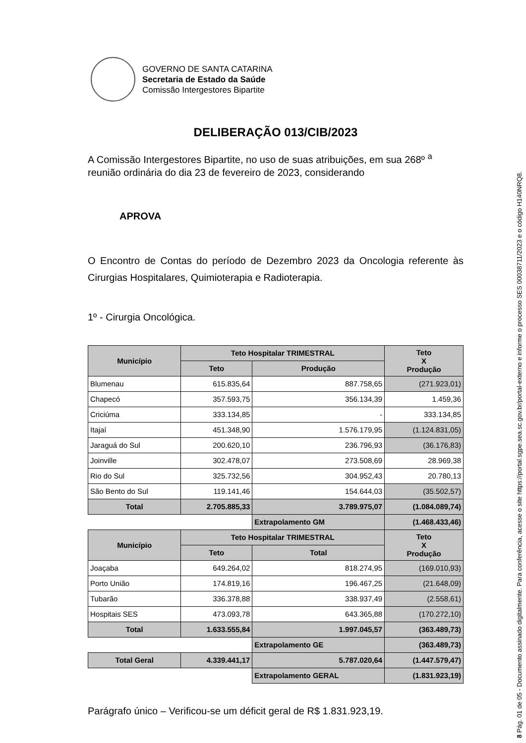GOVERNO DE SANTA CATARINA
Secretaria de Estado da Saúde
Comissão Intergestores Bipartite
DELIBERAÇÃO 013/CIB/2023
A Comissão Intergestores Bipartite, no uso de suas atribuições, em sua 268º <sup>a</sup> reunião ordinária do dia 23 de fevereiro de 2023, considerando
APROVA
O Encontro de Contas do período de Dezembro 2023 da Oncologia referente às Cirurgias Hospitalares, Quimioterapia e Radioterapia.
1º - Cirurgia Oncológica.
| Município | Teto Hospitalar TRIMESTRAL | | Teto X Produção |
| --- | --- | --- | --- |
| | Teto | Produção | |
| Blumenau | 615.835,64 | 887.758,65 | (271.923,01) |
| Chapecó | 357.593,75 | 356.134,39 | 1.459,36 |
| Criciúma | 333.134,85 | - | 333.134,85 |
| Itajaí | 451.348,90 | 1.576.179,95 | (1.124.831,05) |
| Jaraguá do Sul | 200.620,10 | 236.796,93 | (36.176,83) |
| Joinville | 302.478,07 | 273.508,69 | 28.969,38 |
| Rio do Sul | 325.732,56 | 304.952,43 | 20.780,13 |
| São Bento do Sul | 119.141,46 | 154.644,03 | (35.502,57) |
| Total | 2.705.885,33 | 3.789.975,07 | (1.084.089,74) |
| | | Extrapolamento GM | (1.468.433,46) |
| Município | Teto Hospitalar TRIMESTRAL | | Teto X Produção |
| | Teto | Total | |
| Joaçaba | 649.264,02 | 818.274,95 | (169.010,93) |
| Porto União | 174.819,16 | 196.467,25 | (21.648,09) |
| Tubarão | 336.378,88 | 338.937,49 | (2.558,61) |
| Hospitais SES | 473.093,78 | 643.365,88 | (170.272,10) |
| Total | 1.633.555,84 | 1.997.045,57 | (363.489,73) |
| | | Extrapolamento GE | (363.489,73) |
| Total Geral | 4.339.441,17 | 5.787.020,64 | (1.447.579,47) |
| | | Extrapolamento GERAL | (1.831.923,19) |
Parágrafo único – Verificou-se um déficit geral de R$ 1.831.923,19.
8 Pág. 01 de 05 - Documento assinado digitalmente. Para conferência, acesse o site https://portal.sgpe.sea.sc.gov.br/portal-externo e informe o processo SES 00038711/2023 e o código H140NRQ8.